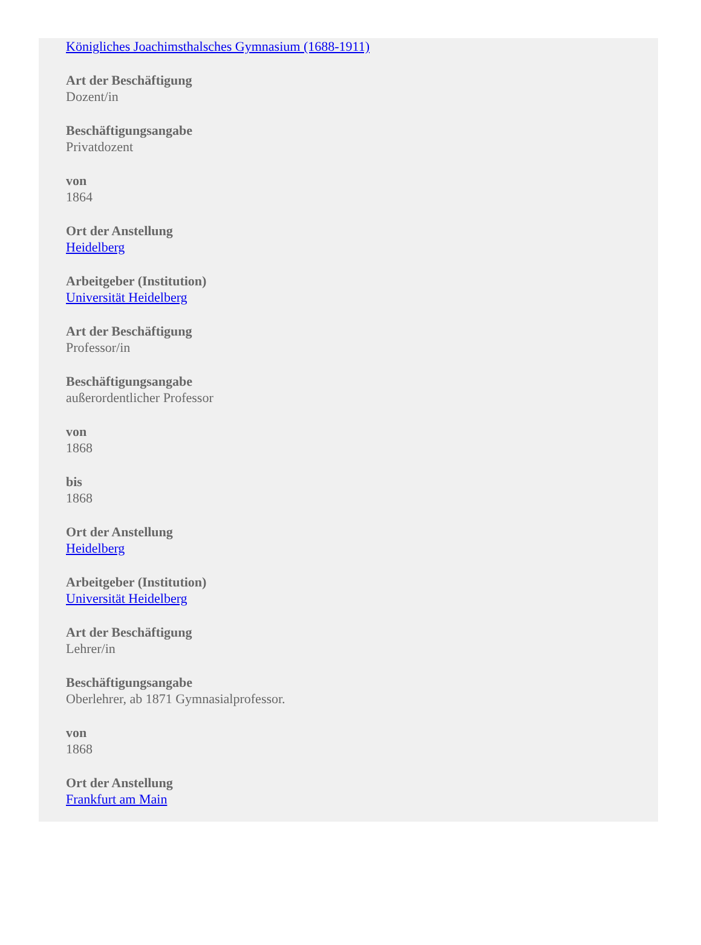Königliches Joachimsthalsches Gymnasium (1688-1911)
Art der Beschäftigung
Dozent/in
Beschäftigungsangabe
Privatdozent
von
1864
Ort der Anstellung
Heidelberg
Arbeitgeber (Institution)
Universität Heidelberg
Art der Beschäftigung
Professor/in
Beschäftigungsangabe
außerordentlicher Professor
von
1868
bis
1868
Ort der Anstellung
Heidelberg
Arbeitgeber (Institution)
Universität Heidelberg
Art der Beschäftigung
Lehrer/in
Beschäftigungsangabe
Oberlehrer, ab 1871 Gymnasialprofessor.
von
1868
Ort der Anstellung
Frankfurt am Main